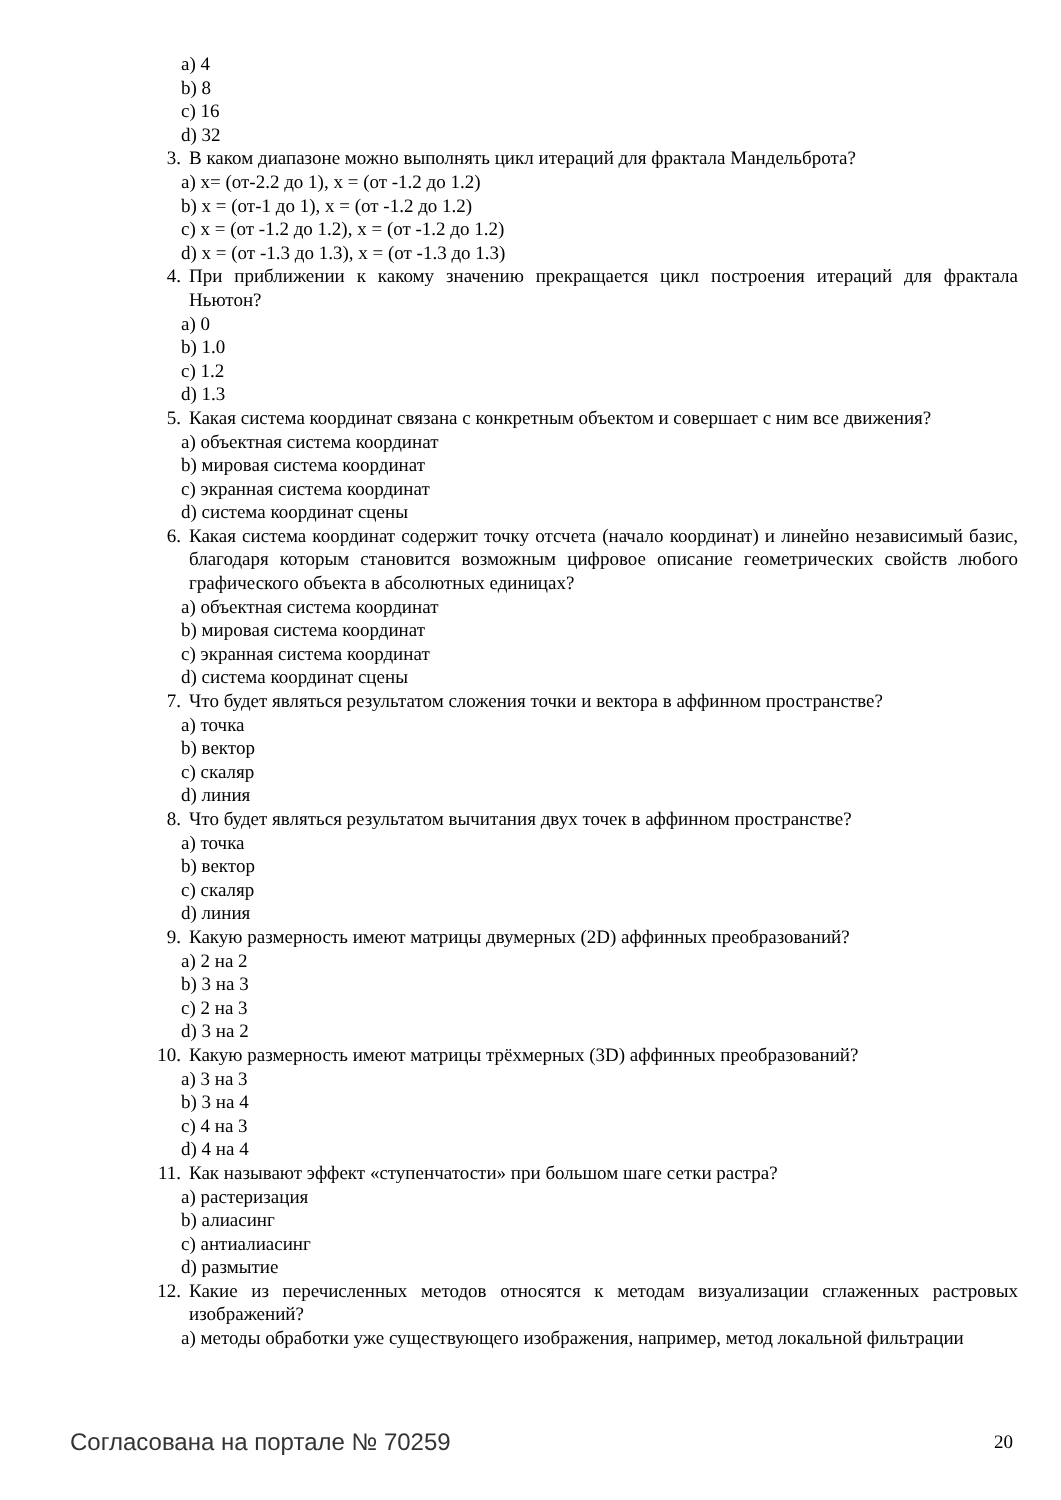a) 4
b) 8
c) 16
d) 32
3. В каком диапазоне можно выполнять цикл итераций для фрактала Мандельброта?
a) x= (от-2.2 до 1), x = (от -1.2 до 1.2)
b) x = (от-1 до 1), x = (от -1.2 до 1.2)
c) x = (от -1.2 до 1.2), x = (от -1.2 до 1.2)
d) x = (от -1.3 до 1.3), x = (от -1.3 до 1.3)
4. При приближении к какому значению прекращается цикл построения итераций для фрактала Ньютон?
a) 0
b) 1.0
c) 1.2
d) 1.3
5. Какая система координат связана с конкретным объектом и совершает с ним все движения?
a) объектная система координат
b) мировая система координат
c) экранная система координат
d) система координат сцены
6. Какая система координат содержит точку отсчета (начало координат) и линейно независимый базис, благодаря которым становится возможным цифровое описание геометрических свойств любого графического объекта в абсолютных единицах?
a) объектная система координат
b) мировая система координат
c) экранная система координат
d) система координат сцены
7. Что будет являться результатом сложения точки и вектора в аффинном пространстве?
a) точка
b) вектор
c) скаляр
d) линия
8. Что будет являться результатом вычитания двух точек в аффинном пространстве?
a) точка
b) вектор
c) скаляр
d) линия
9. Какую размерность имеют матрицы двумерных (2D) аффинных преобразований?
a) 2 на 2
b) 3 на 3
c) 2 на 3
d) 3 на 2
10. Какую размерность имеют матрицы трёхмерных (3D) аффинных преобразований?
a) 3 на 3
b) 3 на 4
c) 4 на 3
d) 4 на 4
11. Как называют эффект «ступенчатости» при большом шаге сетки растра?
a) растеризация
b) алиасинг
c) антиалиасинг
d) размытие
12. Какие из перечисленных методов относятся к методам визуализации сглаженных растровых изображений?
a) методы обработки уже существующего изображения, например, метод локальной фильтрации
Согласована на портале № 70259 20